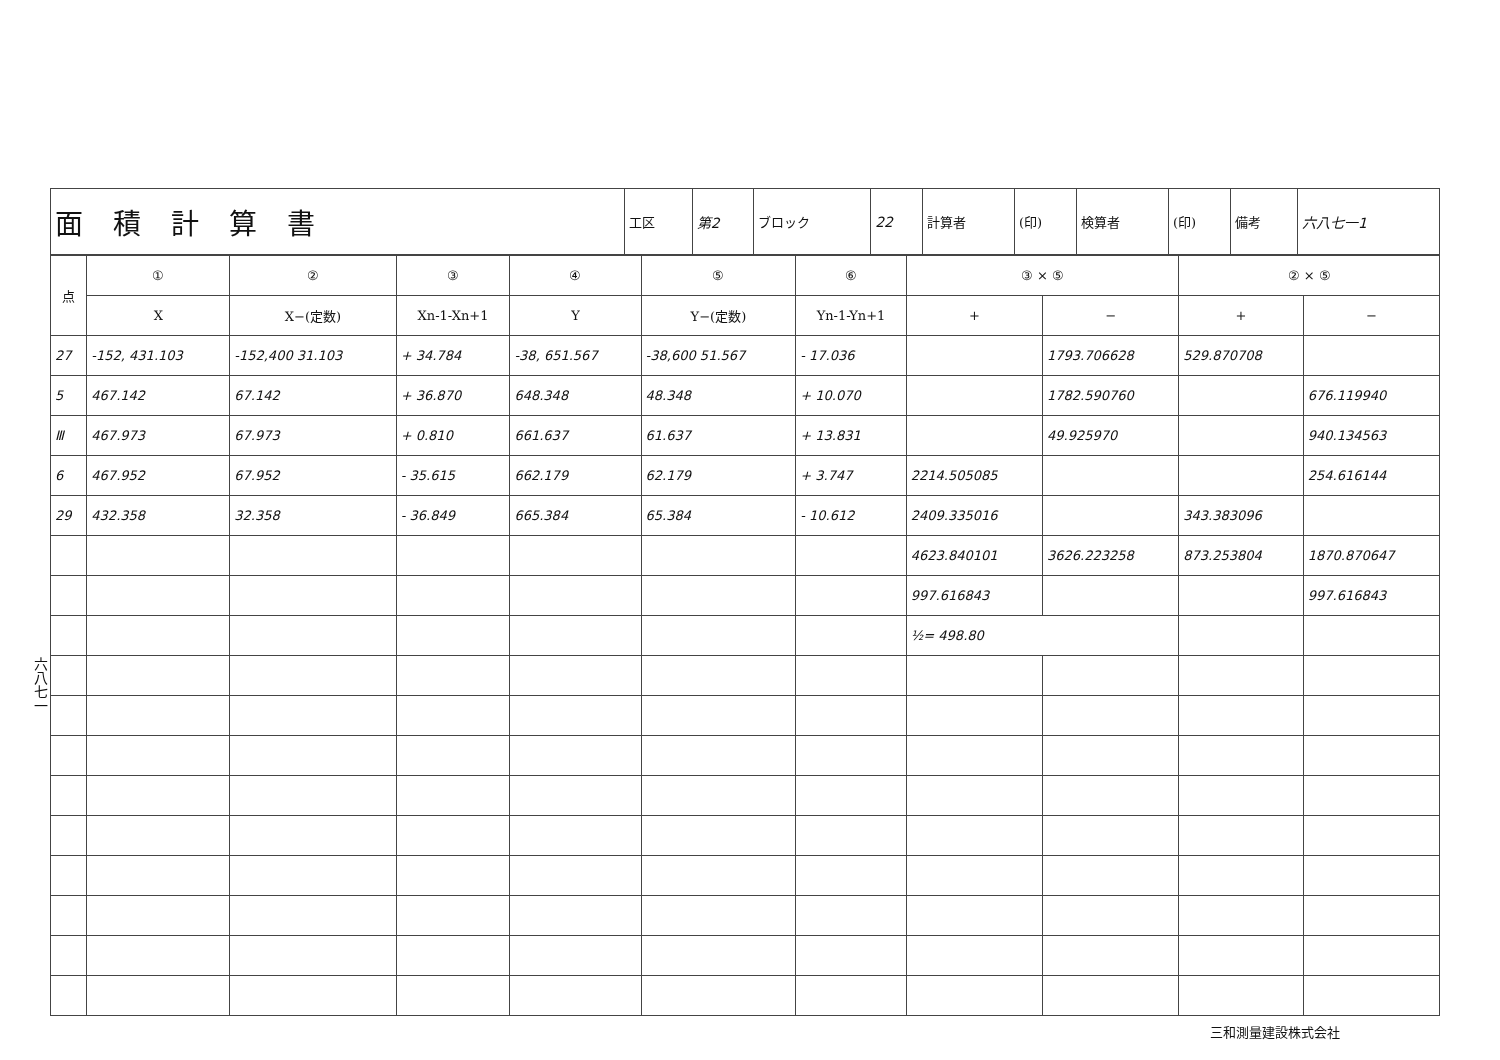六八七一
| 面積計算書 | 工区 | 第2 | ブロック | 22 | 計算者 | (印) | 検算者 | (印) | 備考 | 六八七一1 |
| 点 | ① | ② | ③ | ④ | ⑤ | ⑥ | ③ × ⑤ | | ② × ⑤ | |
| --- | --- | --- | --- | --- | --- | --- | --- | --- | --- | --- |
| | X | X−(定数) | Xn-1-Xn+1 | Y | Y−(定数) | Yn-1-Yn+1 | + | − | + | − |
| 27 | -152, 431.103 | -152,400 31.103 | + 34.784 | -38, 651.567 | -38,600 51.567 | - 17.036 | | 1793.706628 | 529.870708 | |
| 5 | 467.142 | 67.142 | + 36.870 | 648.348 | 48.348 | + 10.070 | | 1782.590760 | | 676.119940 |
| Ⅲ | 467.973 | 67.973 | + 0.810 | 661.637 | 61.637 | + 13.831 | | 49.925970 | | 940.134563 |
| 6 | 467.952 | 67.952 | - 35.615 | 662.179 | 62.179 | + 3.747 | 2214.505085 | | | 254.616144 |
| 29 | 432.358 | 32.358 | - 36.849 | 665.384 | 65.384 | - 10.612 | 2409.335016 | | 343.383096 | |
| | | | | | | | 4623.840101 | 3626.223258 | 873.253804 | 1870.870647 |
| | | | | | | | 997.616843 | | | 997.616843 |
| | | | | | | | ½= 498.80 | | | |
三和測量建設株式会社